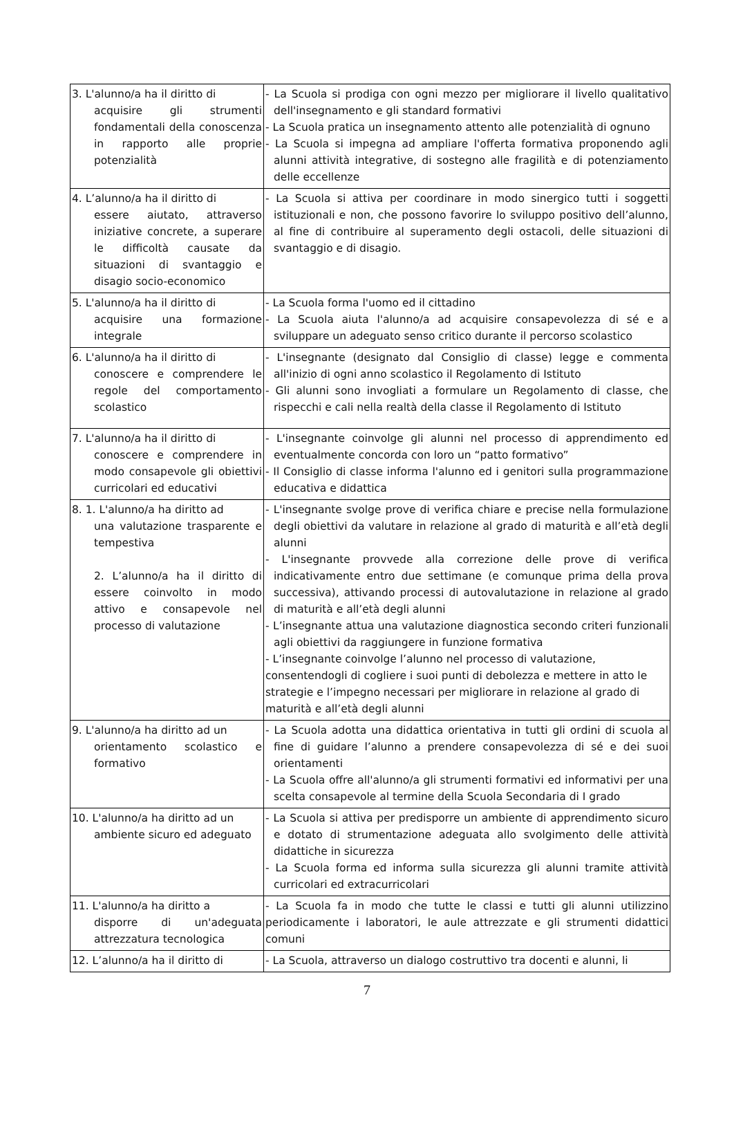| 3. L'alunno/a ha il diritto di acquisire gli strumenti fondamentali della conoscenza in rapporto alle proprie potenzialità | - La Scuola si prodiga con ogni mezzo per migliorare il livello qualitativo dell'insegnamento e gli standard formativi - La Scuola pratica un insegnamento attento alle potenzialità di ognuno - La Scuola si impegna ad ampliare l'offerta formativa proponendo agli alunni attività integrative, di sostegno alle fragilità e di potenziamento delle eccellenze |
| 4. L’alunno/a ha il diritto di essere aiutato, attraverso iniziative concrete, a superare le difficoltà causate da situazioni di svantaggio e disagio socio-economico | - La Scuola si attiva per coordinare in modo sinergico tutti i soggetti istituzionali e non, che possono favorire lo sviluppo positivo dell’alunno, al fine di contribuire al superamento degli ostacoli, delle situazioni di svantaggio e di disagio. |
| 5. L'alunno/a ha il diritto di acquisire una formazione integrale | - La Scuola forma l'uomo ed il cittadino - La Scuola aiuta l'alunno/a ad acquisire consapevolezza di sé e a sviluppare un adeguato senso critico durante il percorso scolastico |
| 6. L'alunno/a ha il diritto di conoscere e comprendere le regole del comportamento scolastico | - L'insegnante (designato dal Consiglio di classe) legge e commenta all'inizio di ogni anno scolastico il Regolamento di Istituto - Gli alunni sono invogliati a formulare un Regolamento di classe, che rispecchi e cali nella realtà della classe il Regolamento di Istituto |
| 7. L'alunno/a ha il diritto di conoscere e comprendere in modo consapevole gli obiettivi curricolari ed educativi | - L'insegnante coinvolge gli alunni nel processo di apprendimento ed eventualmente concorda con loro un “patto formativo” - Il Consiglio di classe informa l'alunno ed i genitori sulla programmazione educativa e didattica |
| 8. 1. L'alunno/a ha diritto ad una valutazione trasparente e tempestiva 2. L’alunno/a ha il diritto di essere coinvolto in modo attivo e consapevole nel processo di valutazione | - L'insegnante svolge prove di verifica chiare e precise nella formulazione degli obiettivi da valutare in relazione al grado di maturità e all’età degli alunni - L'insegnante provvede alla correzione delle prove di verifica indicativamente entro due settimane (e comunque prima della prova successiva), attivando processi di autovalutazione in relazione al grado di maturità e all’età degli alunni - L’insegnante attua una valutazione diagnostica secondo criteri funzionali agli obiettivi da raggiungere in funzione formativa - L’insegnante coinvolge l’alunno nel processo di valutazione, consentendogli di cogliere i suoi punti di debolezza e mettere in atto le strategie e l’impegno necessari per migliorare in relazione al grado di maturità e all’età degli alunni |
| 9. L'alunno/a ha diritto ad un orientamento scolastico e formativo | - La Scuola adotta una didattica orientativa in tutti gli ordini di scuola al fine di guidare l’alunno a prendere consapevolezza di sé e dei suoi orientamenti - La Scuola offre all'alunno/a gli strumenti formativi ed informativi per una scelta consapevole al termine della Scuola Secondaria di I grado |
| 10. L'alunno/a ha diritto ad un ambiente sicuro ed adeguato | - La Scuola si attiva per predisporre un ambiente di apprendimento sicuro e dotato di strumentazione adeguata allo svolgimento delle attività didattiche in sicurezza - La Scuola forma ed informa sulla sicurezza gli alunni tramite attività curricolari ed extracurricolari |
| 11. L'alunno/a ha diritto a disporre di un'adeguata attrezzatura tecnologica | - La Scuola fa in modo che tutte le classi e tutti gli alunni utilizzino periodicamente i laboratori, le aule attrezzate e gli strumenti didattici comuni |
| 12. L’alunno/a ha il diritto di | - La Scuola, attraverso un dialogo costruttivo tra docenti e alunni, li |
7